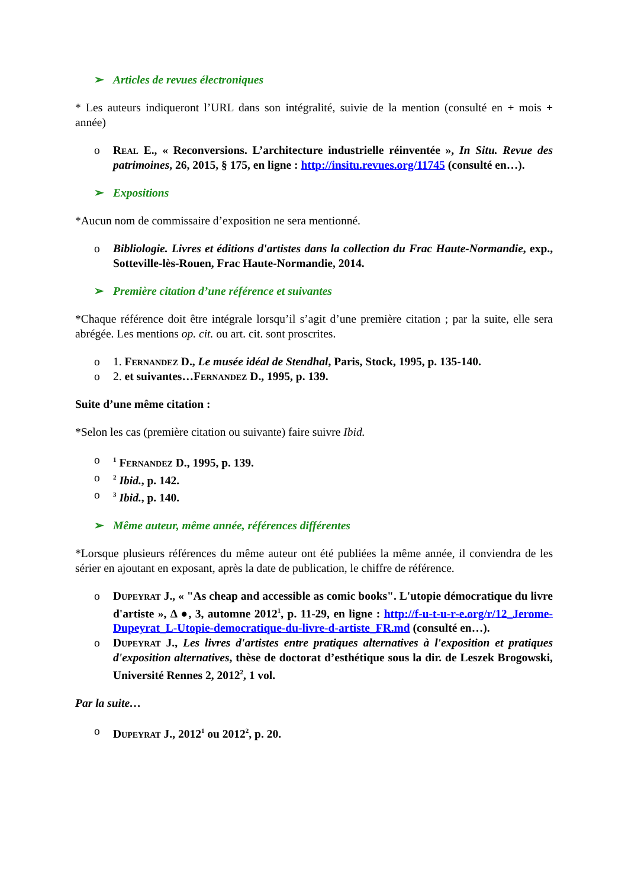➢ Articles de revues électroniques
* Les auteurs indiqueront l’URL dans son intégralité, suivie de la mention (consulté en + mois + année)
o Real E., « Reconversions. L’architecture industrielle réinventée », In Situ. Revue des patrimoines, 26, 2015, § 175, en ligne : http://insitu.revues.org/11745 (consulté en…).
➢ Expositions
*Aucun nom de commissaire d’exposition ne sera mentionné.
o Bibliologie. Livres et éditions d'artistes dans la collection du Frac Haute-Normandie, exp., Sotteville-lès-Rouen, Frac Haute-Normandie, 2014.
➢ Première citation d’une référence et suivantes
*Chaque référence doit être intégrale lorsqu’il s’agit d’une première citation ; par la suite, elle sera abrégée. Les mentions op. cit. ou art. cit. sont proscrites.
o 1. Fernandez D., Le musée idéal de Stendhal, Paris, Stock, 1995, p. 135-140.
o 2. et suivantes…Fernandez D., 1995, p. 139.
Suite d’une même citation :
*Selon les cas (première citation ou suivante) faire suivre Ibid.
o <sup>1</sup> Fernandez D., 1995, p. 139.
o <sup>2</sup> Ibid., p. 142.
o <sup>3</sup> Ibid., p. 140.
➢ Même auteur, même année, références différentes
*Lorsque plusieurs références du même auteur ont été publiées la même année, il conviendra de les sérier en ajoutant en exposant, après la date de publication, le chiffre de référence.
o Dupeyrat J., « "As cheap and accessible as comic books". L'utopie démocratique du livre d'artiste », Δ ●, 3, automne 2012<sup>1</sup>, p. 11-29, en ligne : http://f-u-t-u-r-e.org/r/12_Jerome-Dupeyrat_L-Utopie-democratique-du-livre-d-artiste_FR.md (consulté en…).
o Dupeyrat J., Les livres d'artistes entre pratiques alternatives à l'exposition et pratiques d'exposition alternatives, thèse de doctorat d’esthétique sous la dir. de Leszek Brogowski, Université Rennes 2, 2012<sup>2</sup>, 1 vol.
Par la suite…
o Dupeyrat J., 2012<sup>1</sup> ou 2012<sup>2</sup>, p. 20.